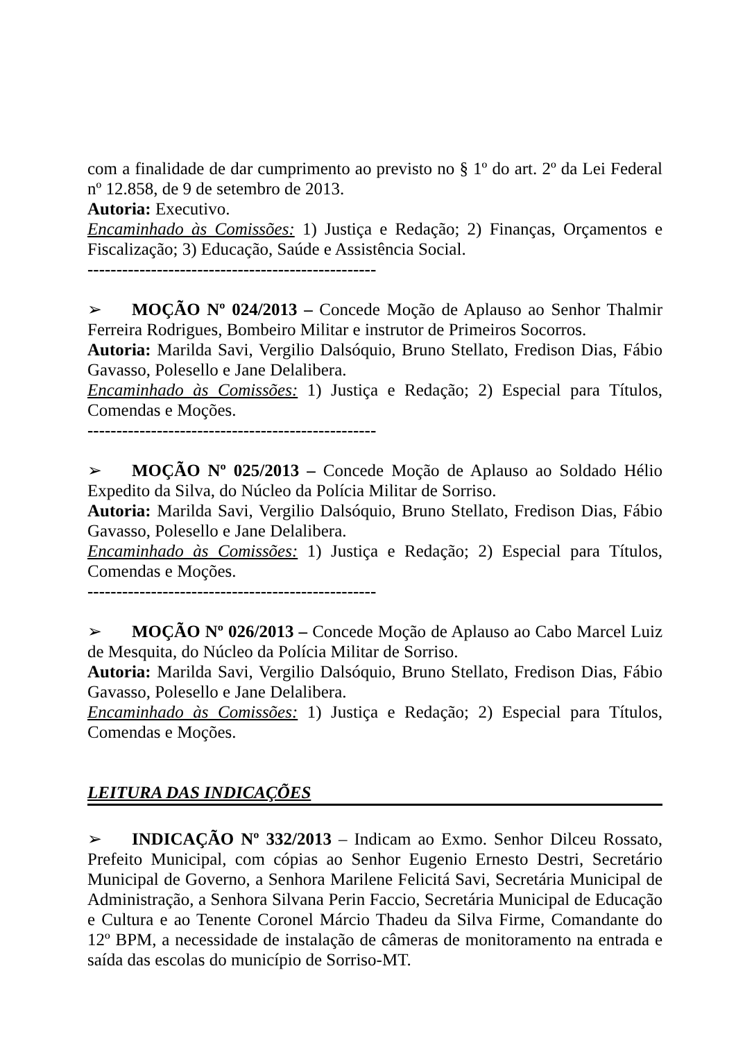com a finalidade de dar cumprimento ao previsto no § 1º do art. 2º da Lei Federal nº 12.858, de 9 de setembro de 2013.
Autoria: Executivo.
Encaminhado às Comissões: 1) Justiça e Redação; 2) Finanças, Orçamentos e Fiscalização; 3) Educação, Saúde e Assistência Social.
--------------------------------------------------
➢ MOÇÃO Nº 024/2013 – Concede Moção de Aplauso ao Senhor Thalmir Ferreira Rodrigues, Bombeiro Militar e instrutor de Primeiros Socorros.
Autoria: Marilda Savi, Vergilio Dalsóquio, Bruno Stellato, Fredison Dias, Fábio Gavasso, Polesello e Jane Delalibera.
Encaminhado às Comissões: 1) Justiça e Redação; 2) Especial para Títulos, Comendas e Moções.
--------------------------------------------------
➢ MOÇÃO Nº 025/2013 – Concede Moção de Aplauso ao Soldado Hélio Expedito da Silva, do Núcleo da Polícia Militar de Sorriso.
Autoria: Marilda Savi, Vergilio Dalsóquio, Bruno Stellato, Fredison Dias, Fábio Gavasso, Polesello e Jane Delalibera.
Encaminhado às Comissões: 1) Justiça e Redação; 2) Especial para Títulos, Comendas e Moções.
--------------------------------------------------
➢ MOÇÃO Nº 026/2013 – Concede Moção de Aplauso ao Cabo Marcel Luiz de Mesquita, do Núcleo da Polícia Militar de Sorriso.
Autoria: Marilda Savi, Vergilio Dalsóquio, Bruno Stellato, Fredison Dias, Fábio Gavasso, Polesello e Jane Delalibera.
Encaminhado às Comissões: 1) Justiça e Redação; 2) Especial para Títulos, Comendas e Moções.
LEITURA DAS INDICAÇÕES
➢ INDICAÇÃO Nº 332/2013 – Indicam ao Exmo. Senhor Dilceu Rossato, Prefeito Municipal, com cópias ao Senhor Eugenio Ernesto Destri, Secretário Municipal de Governo, a Senhora Marilene Felicitá Savi, Secretária Municipal de Administração, a Senhora Silvana Perin Faccio, Secretária Municipal de Educação e Cultura e ao Tenente Coronel Márcio Thadeu da Silva Firme, Comandante do 12º BPM, a necessidade de instalação de câmeras de monitoramento na entrada e saída das escolas do município de Sorriso-MT.